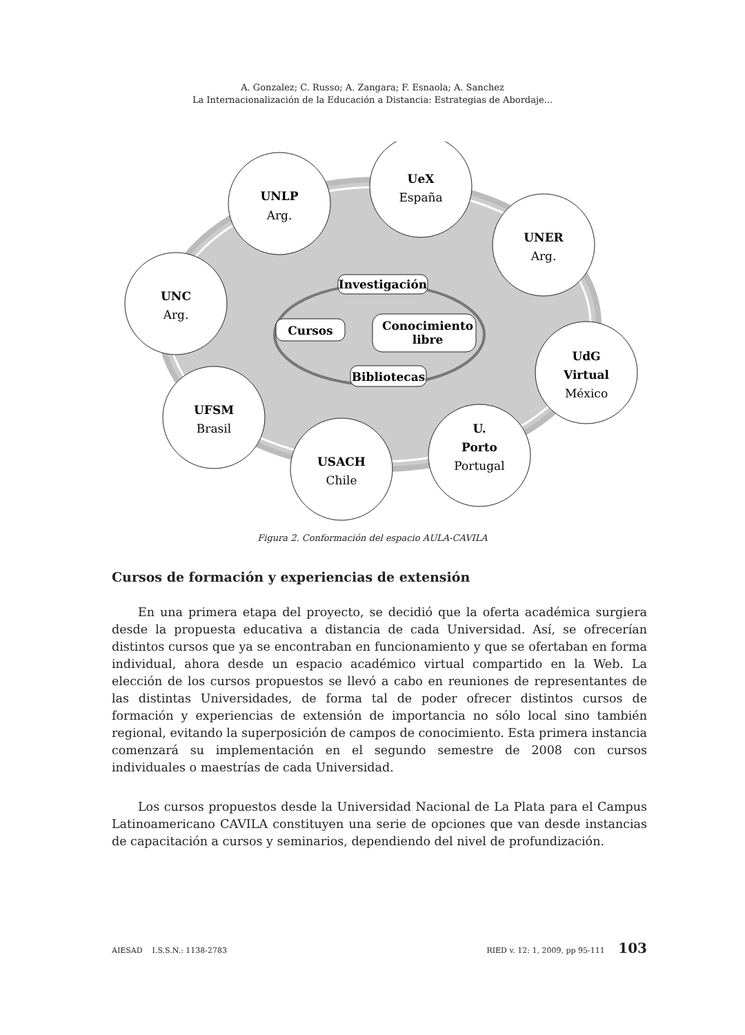A. Gonzalez; C. Russo; A. Zangara; F. Esnaola; A. Sanchez
La Internacionalización de la Educación a Distancia: Estrategias de Abordaje...
UNLP
UeX
UNER
UNC
UdG
Virtual
UFSM
USACH
U.
Porto
Investigación
Cursos
Conocimiento
libre
Bibliotecas
Arg.
España
Arg.
Arg.
México
Brasil
Chile
Portugal
Figura 2. Conformación del espacio AULA-CAVILA
Cursos de formación y experiencias de extensión
En una primera etapa del proyecto, se decidió que la oferta académica surgiera desde la propuesta educativa a distancia de cada Universidad. Así, se ofrecerían distintos cursos que ya se encontraban en funcionamiento y que se ofertaban en forma individual, ahora desde un espacio académico virtual compartido en la Web. La elección de los cursos propuestos se llevó a cabo en reuniones de representantes de las distintas Universidades, de forma tal de poder ofrecer distintos cursos de formación y experiencias de extensión de importancia no sólo local sino también regional, evitando la superposición de campos de conocimiento. Esta primera instancia comenzará su implementación en el segundo semestre de 2008 con cursos individuales o maestrías de cada Universidad.
Los cursos propuestos desde la Universidad Nacional de La Plata para el Campus Latinoamericano CAVILA constituyen una serie de opciones que van desde instancias de capacitación a cursos y seminarios, dependiendo del nivel de profundización.
AIESAD I.S.S.N.: 1138-2783 RIED v. 12: 1, 2009, pp 95-111 103